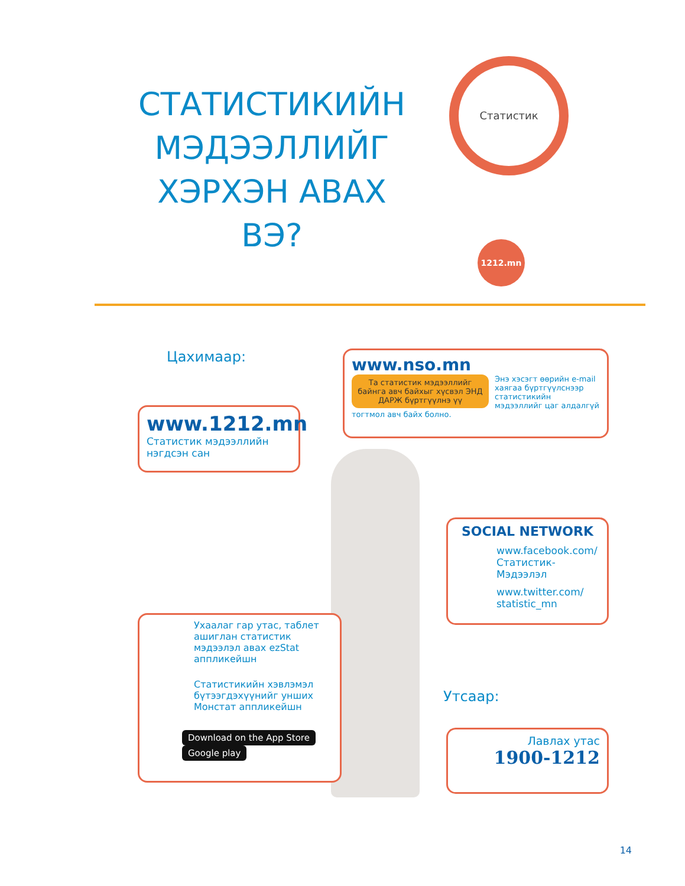СТАТИСТИКИЙН МЭДЭЭЛЛИЙГ ХЭРХЭН АВАХ ВЭ?
Статистик
1212.mn
Цахимаар:
www.nso.mn
Та статистик мэдээллийг байнга авч байхыг хүсвэл ЭНД ДАРЖ бүртгүүлнэ үү
Энэ хэсэгт өөрийн e-mail хаягаа бүртгүүлснээр статистикийн мэдээллийг цаг алдалгүй тогтмол авч байх болно.
www.1212.mn
Статистик мэдээллийн нэгдсэн сан
SOCIAL NETWORK
www.facebook.com/ Статистик-Мэдээлэл
www.twitter.com/ statistic_mn
Ухаалаг гар утас, таблет ашиглан статистик мэдээлэл авах ezStat аппликейшн
Статистикийн хэвлэмэл бүтээгдэхүүнийг унших Монстат аппликейшн
Download on the App Store Google play
Утсаар:
Лавлах утас
1900-1212
14